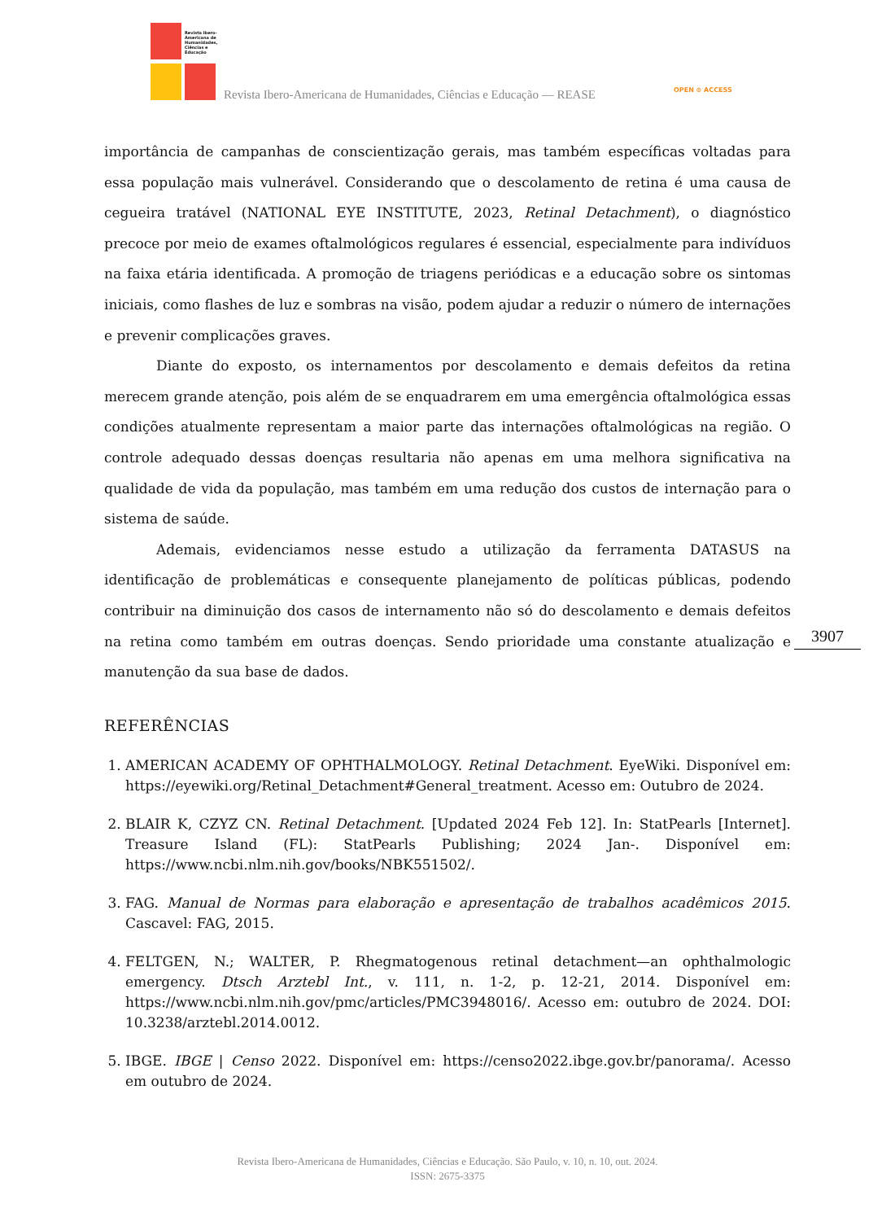Revista Ibero-
Americana de
Humanidades,
Ciências e
Educação
Revista Ibero-Americana de Humanidades, Ciências e Educação — REASE OPEN ⊙ ACCESS
importância de campanhas de conscientização gerais, mas também específicas voltadas para essa população mais vulnerável. Considerando que o descolamento de retina é uma causa de cegueira tratável (NATIONAL EYE INSTITUTE, 2023, Retinal Detachment), o diagnóstico precoce por meio de exames oftalmológicos regulares é essencial, especialmente para indivíduos na faixa etária identificada. A promoção de triagens periódicas e a educação sobre os sintomas iniciais, como flashes de luz e sombras na visão, podem ajudar a reduzir o número de internações e prevenir complicações graves.
Diante do exposto, os internamentos por descolamento e demais defeitos da retina merecem grande atenção, pois além de se enquadrarem em uma emergência oftalmológica essas condições atualmente representam a maior parte das internações oftalmológicas na região. O controle adequado dessas doenças resultaria não apenas em uma melhora significativa na qualidade de vida da população, mas também em uma redução dos custos de internação para o sistema de saúde.
Ademais, evidenciamos nesse estudo a utilização da ferramenta DATASUS na identificação de problemáticas e consequente planejamento de políticas públicas, podendo contribuir na diminuição dos casos de internamento não só do descolamento e demais defeitos na retina como também em outras doenças. Sendo prioridade uma constante atualização e manutenção da sua base de dados.
REFERÊNCIAS
1. AMERICAN ACADEMY OF OPHTHALMOLOGY. Retinal Detachment. EyeWiki. Disponível em: https://eyewiki.org/Retinal_Detachment#General_treatment. Acesso em: Outubro de 2024.
2. BLAIR K, CZYZ CN. Retinal Detachment. [Updated 2024 Feb 12]. In: StatPearls [Internet]. Treasure Island (FL): StatPearls Publishing; 2024 Jan-. Disponível em: https://www.ncbi.nlm.nih.gov/books/NBK551502/.
3. FAG. Manual de Normas para elaboração e apresentação de trabalhos acadêmicos 2015. Cascavel: FAG, 2015.
4. FELTGEN, N.; WALTER, P. Rhegmatogenous retinal detachment—an ophthalmologic emergency. Dtsch Arztebl Int., v. 111, n. 1-2, p. 12-21, 2014. Disponível em: https://www.ncbi.nlm.nih.gov/pmc/articles/PMC3948016/. Acesso em: outubro de 2024. DOI: 10.3238/arztebl.2014.0012.
5. IBGE. IBGE | Censo 2022. Disponível em: https://censo2022.ibge.gov.br/panorama/. Acesso em outubro de 2024.
3907
Revista Ibero-Americana de Humanidades, Ciências e Educação. São Paulo, v. 10, n. 10, out. 2024.
ISSN: 2675-3375